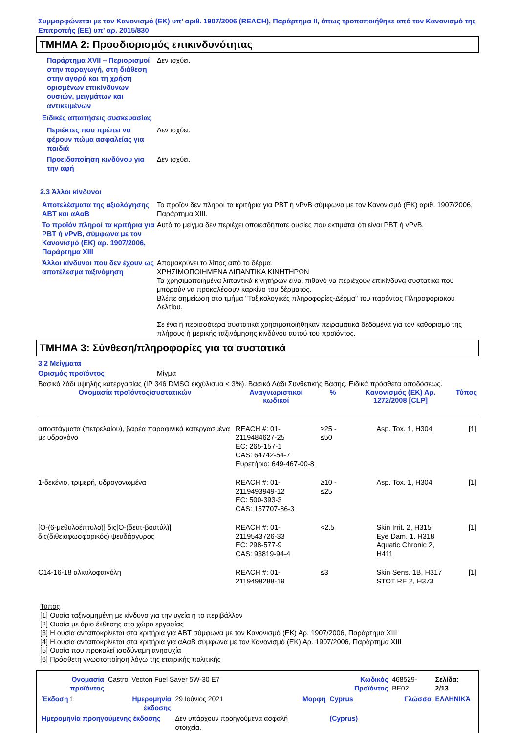Συμμορφώνεται με τον Κανονισμό (ΕΚ) υπ’ αριθ. 1907/2006 (REACH), Παράρτημα II, όπως τροποποιήθηκε από τον Κανονισμό της Επιτροπής (ΕΕ) υπ’ αρ. 2015/830
ΤΜΗΜΑ 2: Προσδιορισμός επικινδυνότητας
Παράρτημα XVII – Περιορισμοί στην παραγωγή, στη διάθεση στην αγορά και τη χρήση ορισμένων επικίνδυνων ουσιών, μειγμάτων και αντικειμένων
Δεν ισχύει.
Ειδικές απαιτήσεις συσκευασίας
Περιέκτες που πρέπει να φέρουν πώμα ασφαλείας για παιδιά
Δεν ισχύει.
Προειδοποίηση κινδύνου για την αφή
Δεν ισχύει.
2.3 Άλλοι κίνδυνοι
Αποτελέσματα της αξιολόγησης ΑΒΤ και αΑαΒ
Το προϊόν δεν πληροί τα κριτήρια για PBT ή vPvB σύμφωνα με τον Κανονισμό (ΕΚ) αριθ. 1907/2006, Παράρτημα XIII.
Το προϊόν πληροί τα κριτήρια για PBT ή vPvB, σύμφωνα με τον Κανονισμό (ΕΚ) αρ. 1907/2006, Παράρτημα XIII
Αυτό το μείγμα δεν περιέχει οποιεσδήποτε ουσίες που εκτιμάται ότι είναι PBT ή vPvB.
Άλλοι κίνδυνοι που δεν έχουν ως αποτέλεσμα ταξινόμηση
Απομακρύνει το λίπος από το δέρμα.
ΧΡΗΣΙΜΟΠΟΙΗΜΕΝΑ ΛΙΠΑΝΤΙΚΑ ΚΙΝΗΤΗΡΩΝ
Τα χρησιμοποιημένα λιπαντικά κινητήρων είναι πιθανό να περιέχουν επικίνδυνα συστατικά που μπορούν να προκαλέσουν καρκίνο του δέρματος.
Βλέπε σημείωση στο τμήμα "Τοξικολογικές πληροφορίες-Δέρμα" του παρόντος Πληροφοριακού Δελτίου.
Σε ένα ή περισσότερα συστατικά χρησιμοποιήθηκαν πειραματικά δεδομένα για τον καθορισμό της πλήρους ή μερικής ταξινόμησης κινδύνου αυτού του προϊόντος.
ΤΜΗΜΑ 3: Σύνθεση/πληροφορίες για τα συστατικά
3.2 Μείγματα
Ορισμός προϊόντος
Μίγμα
Βασικό λάδι υψηλής κατεργασίας (IP 346 DMSO εκχύλισμα < 3%). Βασικό Λάδι Συνθετικής Βάσης. Ειδικά πρόσθετα αποδόσεως.
| Ονομασία προϊόντος/συστατικών | Αναγνωριστικοί κωδικοί | % | Κανονισμός (ΕΚ) Αρ. 1272/2008 [CLP] | Τύπος |
| --- | --- | --- | --- | --- |
| αποστάγματα (πετρελαίου), βαρέα παραφινικά κατεργασμένα με υδρογόνο | REACH #: 01-2119484627-25 EC: 265-157-1 CAS: 64742-54-7 Ευρετήριο: 649-467-00-8 | ≥25 - ≤50 | Asp. Tox. 1, H304 | [1] |
| 1-δεκένιο, τριμερή, υδρογονωμένα | REACH #: 01-2119493949-12 EC: 500-393-3 CAS: 157707-86-3 | ≥10 - ≤25 | Asp. Tox. 1, H304 | [1] |
| [O-(6-μεθυλοέπτυλο)] δις[O-(δευτ-βουτύλ)] δις(διθειοφωσφορικός) ψευδάργυρος | REACH #: 01-2119543726-33 EC: 298-577-9 CAS: 93819-94-4 | <2.5 | Skin Irrit. 2, H315 Eye Dam. 1, H318 Aquatic Chronic 2, H411 | [1] |
| C14-16-18 αλκυλοφαινόλη | REACH #: 01-2119498288-19 | ≤3 | Skin Sens. 1B, H317 STOT RE 2, H373 | [1] |
Τύπος
[1] Ουσία ταξινομημένη με κίνδυνο για την υγεία ή το περιβάλλον
[2] Ουσία με όριο έκθεσης στο χώρο εργασίας
[3] Η ουσία ανταποκρίνεται στα κριτήρια για ΑΒΤ σύμφωνα με τον Κανονισμό (ΕΚ) Αρ. 1907/2006, Παράρτημα XIII
[4] Η ουσία ανταποκρίνεται στα κριτήρια για αΑαΒ σύμφωνα με τον Κανονισμό (ΕΚ) Αρ. 1907/2006, Παράρτημα XIII
[5] Ουσία που προκαλεί ισοδύναμη ανησυχία
[6] Πρόσθετη γνωστοποίηση λόγω της εταιρικής πολιτικής
| Ονομασία προϊόντος | Castrol Vecton Fuel Saver 5W-30 E7 | | | Κωδικός Προϊόντος | 468529-BE02 | Σελίδα: 2/13 |
| Έκδοση 1 | Ημερομηνία έκδοσης | 29 Ιούνιος 2021 | Μορφή | Cyprus | Γλώσσα | ΕΛΛΗΝΙΚΆ |
| Ημερομηνία προηγούμενης έκδοσης | | Δεν υπάρχουν προηγούμενα ασφαλή στοιχεία. | | (Cyprus) | | |